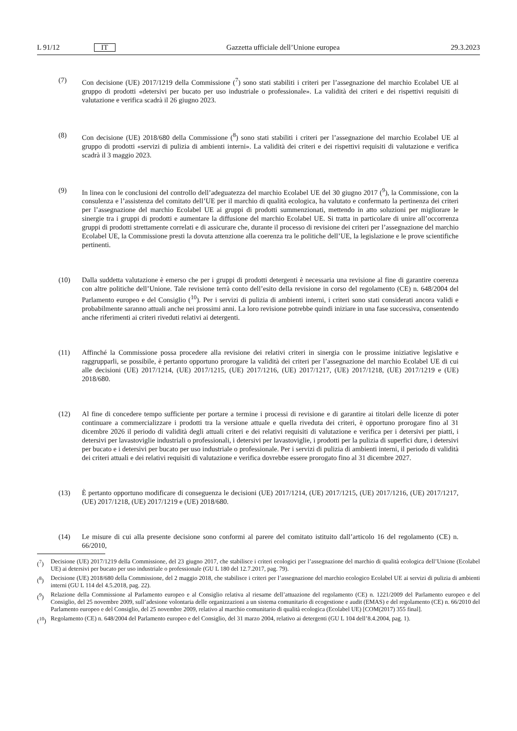L 91/12 IT
Gazzetta ufficiale dell’Unione europea 29.3.2023
(7) Con decisione (UE) 2017/1219 della Commissione (<sup>7</sup>) sono stati stabiliti i criteri per l’assegnazione del marchio Ecolabel UE al gruppo di prodotti «detersivi per bucato per uso industriale o professionale». La validità dei criteri e dei rispettivi requisiti di valutazione e verifica scadrà il 26 giugno 2023.
(8) Con decisione (UE) 2018/680 della Commissione (<sup>8</sup>) sono stati stabiliti i criteri per l’assegnazione del marchio Ecolabel UE al gruppo di prodotti «servizi di pulizia di ambienti interni». La validità dei criteri e dei rispettivi requisiti di valutazione e verifica scadrà il 3 maggio 2023.
(9) In linea con le conclusioni del controllo dell’adeguatezza del marchio Ecolabel UE del 30 giugno 2017 (<sup>9</sup>), la Commissione, con la consulenza e l’assistenza del comitato dell’UE per il marchio di qualità ecologica, ha valutato e confermato la pertinenza dei criteri per l’assegnazione del marchio Ecolabel UE ai gruppi di prodotti summenzionati, mettendo in atto soluzioni per migliorare le sinergie tra i gruppi di prodotti e aumentare la diffusione del marchio Ecolabel UE. Si tratta in particolare di unire all’occorrenza gruppi di prodotti strettamente correlati e di assicurare che, durante il processo di revisione dei criteri per l’assegnazione del marchio Ecolabel UE, la Commissione presti la dovuta attenzione alla coerenza tra le politiche dell’UE, la legislazione e le prove scientifiche pertinenti.
(10) Dalla suddetta valutazione è emerso che per i gruppi di prodotti detergenti è necessaria una revisione al fine di garantire coerenza con altre politiche dell’Unione. Tale revisione terrà conto dell’esito della revisione in corso del regolamento (CE) n. 648/2004 del Parlamento europeo e del Consiglio (<sup>10</sup>). Per i servizi di pulizia di ambienti interni, i criteri sono stati considerati ancora validi e probabilmente saranno attuali anche nei prossimi anni. La loro revisione potrebbe quindi iniziare in una fase successiva, consentendo anche riferimenti ai criteri riveduti relativi ai detergenti.
(11) Affinché la Commissione possa procedere alla revisione dei relativi criteri in sinergia con le prossime iniziative legislative e raggrupparli, se possibile, è pertanto opportuno prorogare la validità dei criteri per l’assegnazione del marchio Ecolabel UE di cui alle decisioni (UE) 2017/1214, (UE) 2017/1215, (UE) 2017/1216, (UE) 2017/1217, (UE) 2017/1218, (UE) 2017/1219 e (UE) 2018/680.
(12) Al fine di concedere tempo sufficiente per portare a termine i processi di revisione e di garantire ai titolari delle licenze di poter continuare a commercializzare i prodotti tra la versione attuale e quella riveduta dei criteri, è opportuno prorogare fino al 31 dicembre 2026 il periodo di validità degli attuali criteri e dei relativi requisiti di valutazione e verifica per i detersivi per piatti, i detersivi per lavastoviglie industriali o professionali, i detersivi per lavastoviglie, i prodotti per la pulizia di superfici dure, i detersivi per bucato e i detersivi per bucato per uso industriale o professionale. Per i servizi di pulizia di ambienti interni, il periodo di validità dei criteri attuali e dei relativi requisiti di valutazione e verifica dovrebbe essere prorogato fino al 31 dicembre 2027.
(13) È pertanto opportuno modificare di conseguenza le decisioni (UE) 2017/1214, (UE) 2017/1215, (UE) 2017/1216, (UE) 2017/1217, (UE) 2017/1218, (UE) 2017/1219 e (UE) 2018/680.
(14) Le misure di cui alla presente decisione sono conformi al parere del comitato istituito dall’articolo 16 del regolamento (CE) n. 66/2010,
(<sup>7</sup>) Decisione (UE) 2017/1219 della Commissione, del 23 giugno 2017, che stabilisce i criteri ecologici per l’assegnazione del marchio di qualità ecologica dell’Unione (Ecolabel UE) ai detersivi per bucato per uso industriale o professionale (GU L 180 del 12.7.2017, pag. 79).
(<sup>8</sup>) Decisione (UE) 2018/680 della Commissione, del 2 maggio 2018, che stabilisce i criteri per l’assegnazione del marchio ecologico Ecolabel UE ai servizi di pulizia di ambienti interni (GU L 114 del 4.5.2018, pag. 22).
(<sup>9</sup>) Relazione della Commissione al Parlamento europeo e al Consiglio relativa al riesame dell’attuazione del regolamento (CE) n. 1221/2009 del Parlamento europeo e del Consiglio, del 25 novembre 2009, sull’adesione volontaria delle organizzazioni a un sistema comunitario di ecogestione e audit (EMAS) e del regolamento (CE) n. 66/2010 del Parlamento europeo e del Consiglio, del 25 novembre 2009, relativo al marchio comunitario di qualità ecologica (Ecolabel UE) [COM(2017) 355 final].
(<sup>10</sup>)
Regolamento (CE) n. 648/2004 del Parlamento europeo e del Consiglio, del 31 marzo 2004, relativo ai detergenti (GU L 104 dell’8.4.2004, pag. 1).